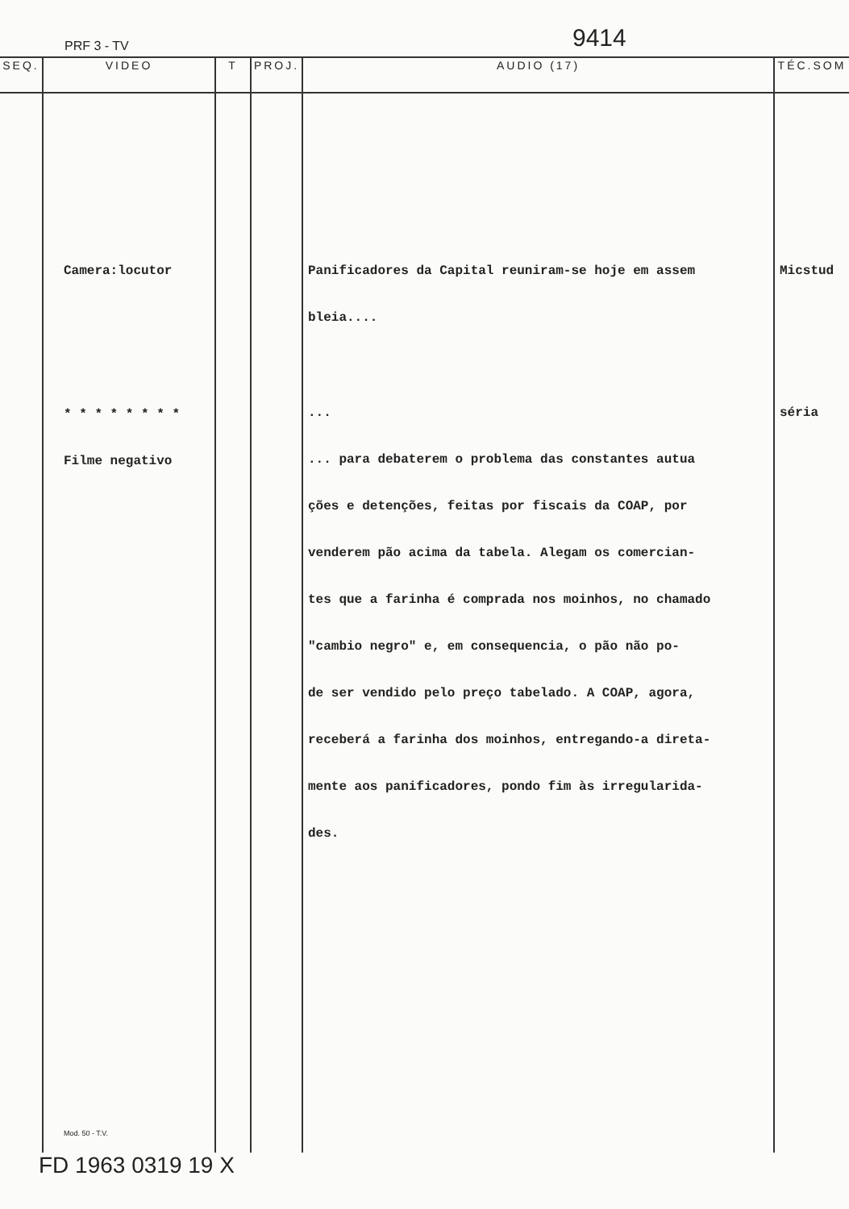PRF 3 - TV 9414
| SEQ. | VIDEO | T | PROJ. | AUDIO (17) | TÉC.SOM |
| --- | --- | --- | --- | --- | --- |
| | Camera:locutor * * * * * * * * Filme negativo Mod. 50 - T.V. | | | Panificadores da Capital reuniram-se hoje em assem bleia.... ... ... para debaterem o problema das constantes autua ções e detenções, feitas por fiscais da COAP, por venderem pão acima da tabela. Alegam os comercian- tes que a farinha é comprada nos moinhos, no chamado "cambio negro" e, em consequencia, o pão não po- de ser vendido pelo preço tabelado. A COAP, agora, receberá a farinha dos moinhos, entregando-a direta- mente aos panificadores, pondo fim às irregularida- des. | Micstud séria |
FD 1963 0319 19 X